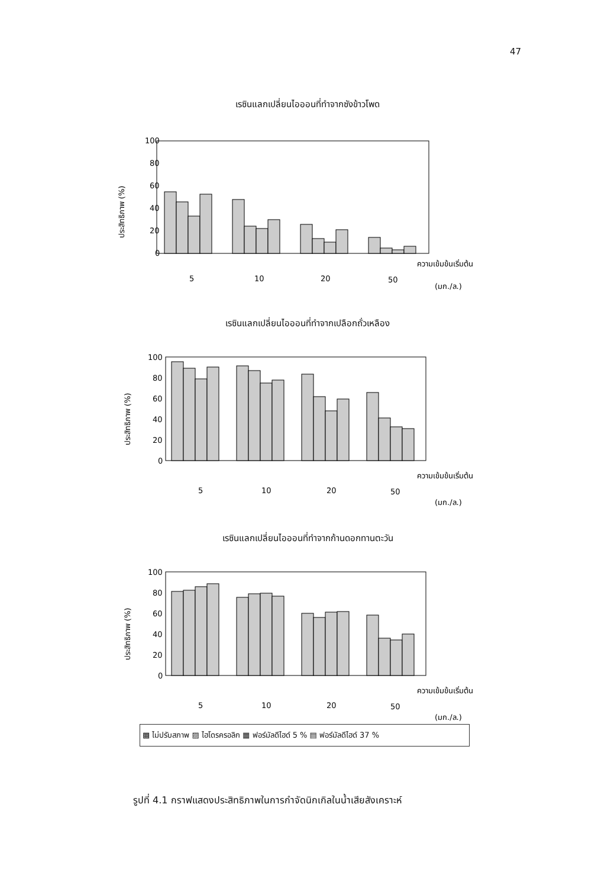47
เรซินแลกเปลี่ยนไอออนที่ทำจากซังข้าวโพด
ประสิทธิภาพ (%)
100
80
60
40
20
0
ความเข้มข้นเริ่มต้น
5
10
20
50
(มก./ล.)
เรซินแลกเปลี่ยนไอออนที่ทำจากเปลือกถั่วเหลือง
ประสิทธิภาพ (%)
100
80
60
40
20
0
ความเข้มข้นเริ่มต้น
5
10
20
50
(มก./ล.)
เรซินแลกเปลี่ยนไอออนที่ทำจากก้านดอกทานตะวัน
ประสิทธิภาพ (%)
100
80
60
40
20
0
ความเข้มข้นเริ่มต้น
5
10
20
50
(มก./ล.)
▩ ไม่ปรับสภาพ ▨ ไฮโดรครอลิก ▦ ฟอร์มัลดีไฮด์ 5 % ▤ ฟอร์มัลดีไฮด์ 37 %
รูปที่ 4.1 กราฟแสดงประสิทธิภาพในการกำจัดนิกเกิลในน้ำเสียสังเคราะห์